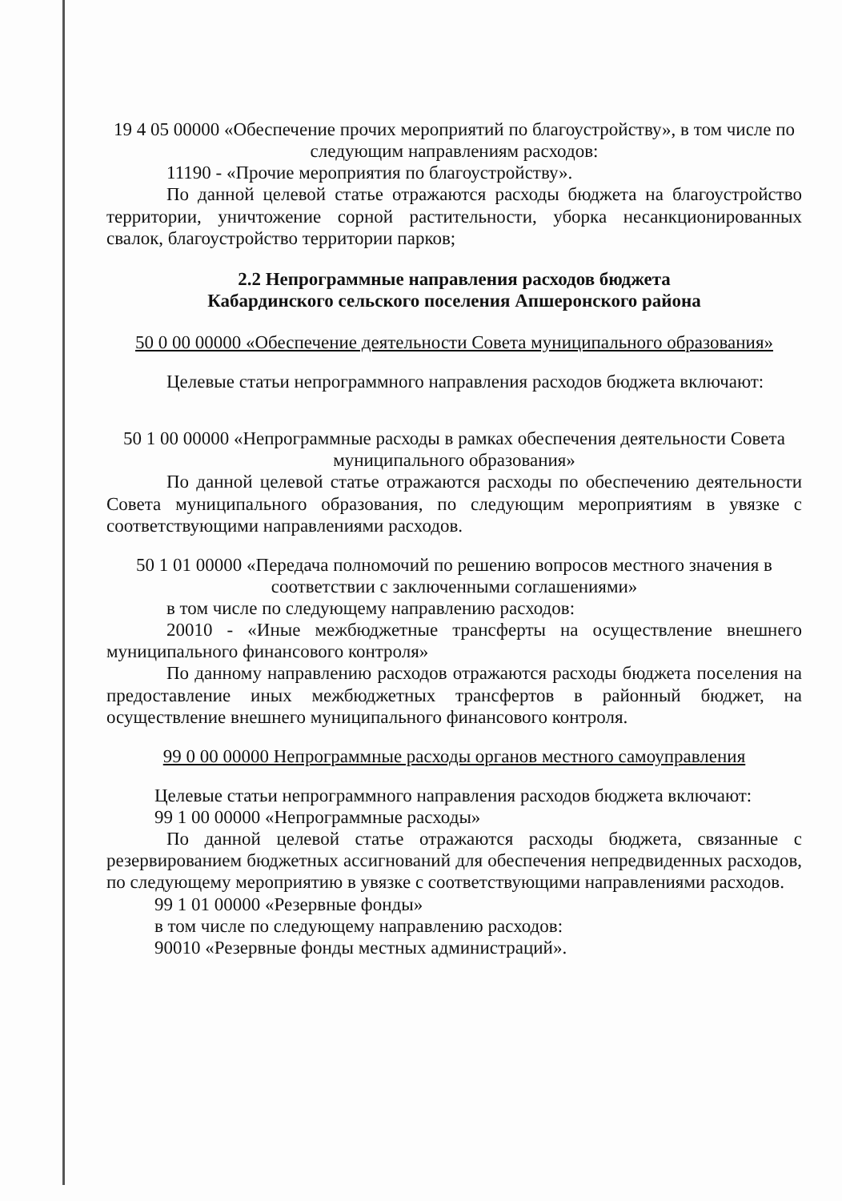19 4 05 00000 «Обеспечение прочих мероприятий по благоустройству», в том числе по следующим направлениям расходов:
11190 - «Прочие мероприятия по благоустройству».
По данной целевой статье отражаются расходы бюджета на благоустройство территории, уничтожение сорной растительности, уборка несанкционированных свалок, благоустройство территории парков;
2.2 Непрограммные направления расходов бюджета
Кабардинского сельского поселения Апшеронского района
50 0 00 00000 «Обеспечение деятельности Совета муниципального образования»
Целевые статьи непрограммного направления расходов бюджета включают:
50 1 00 00000 «Непрограммные расходы в рамках обеспечения деятельности Совета муниципального образования»
По данной целевой статье отражаются расходы по обеспечению деятельности Совета муниципального образования, по следующим мероприятиям в увязке с соответствующими направлениями расходов.
50 1 01 00000 «Передача полномочий по решению вопросов местного значения в соответствии с заключенными соглашениями»
в том числе по следующему направлению расходов:
20010 - «Иные межбюджетные трансферты на осуществление внешнего муниципального финансового контроля»
По данному направлению расходов отражаются расходы бюджета поселения на предоставление иных межбюджетных трансфертов в районный бюджет, на осуществление внешнего муниципального финансового контроля.
99 0 00 00000 Непрограммные расходы органов местного самоуправления
Целевые статьи непрограммного направления расходов бюджета включают:
99 1 00 00000 «Непрограммные расходы»
По данной целевой статье отражаются расходы бюджета, связанные с резервированием бюджетных ассигнований для обеспечения непредвиденных расходов, по следующему мероприятию в увязке с соответствующими направлениями расходов.
99 1 01 00000 «Резервные фонды»
в том числе по следующему направлению расходов:
90010 «Резервные фонды местных администраций».